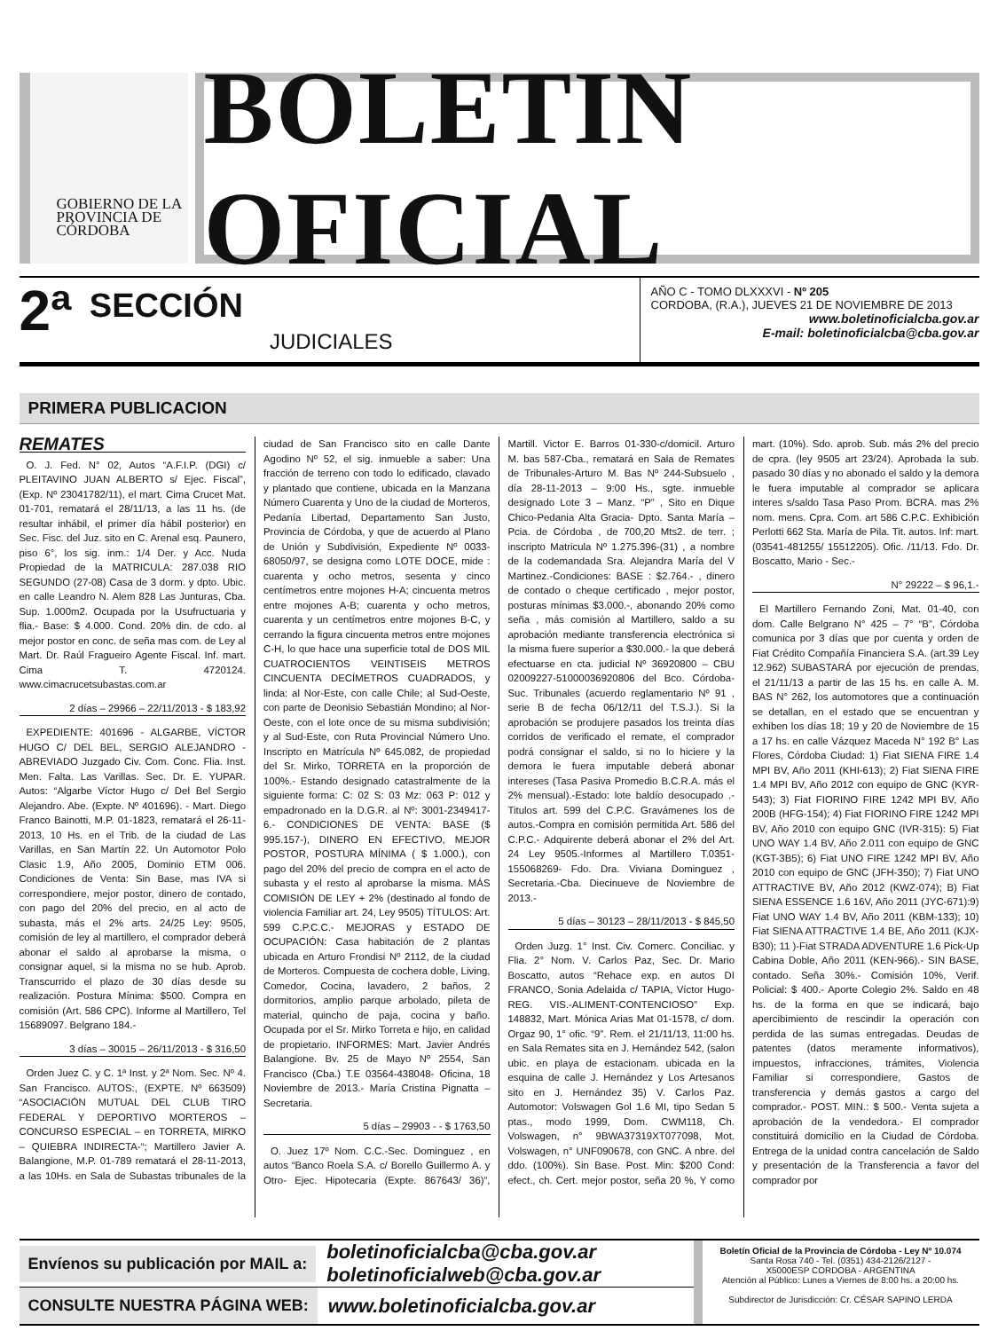GOBIERNO DE LA
PROVINCIA DE
CÓRDOBA
BOLETIN OFICIAL
2ª SECCIÓN JUDICIALES
AÑO C - TOMO DLXXXVI - Nº 205
CORDOBA, (R.A.), JUEVES 21 DE NOVIEMBRE DE 2013
www.boletinoficialcba.gov.ar
E-mail: boletinoficialcba@cba.gov.ar
PRIMERA PUBLICACION
REMATES
O. J. Fed. N° 02, Autos “A.F.I.P. (DGI) c/ PLEITAVINO JUAN ALBERTO s/ Ejec. Fiscal”, (Exp. Nº 23041782/11), el mart. Cima Crucet Mat. 01-701, rematará el 28/11/13, a las 11 hs. (de resultar inhábil, el primer día hábil posterior) en Sec. Fisc. del Juz. sito en C. Arenal esq. Paunero, piso 6°, los sig. inm.: 1/4 Der. y Acc. Nuda Propiedad de la MATRICULA: 287.038 RIO SEGUNDO (27-08) Casa de 3 dorm. y dpto. Ubic. en calle Leandro N. Alem 828 Las Junturas, Cba. Sup. 1.000m2. Ocupada por la Usufructuaria y flia.- Base: $ 4.000. Cond. 20% din. de cdo. al mejor postor en conc. de seña mas com. de Ley al Mart. Dr. Raúl Fragueiro Agente Fiscal. Inf. mart. Cima T. 4720124. www.cimacrucetsubastas.com.ar
2 días – 29966 – 22/11/2013 - $ 183,92
EXPEDIENTE: 401696 - ALGARBE, VÍCTOR HUGO C/ DEL BEL, SERGIO ALEJANDRO - ABREVIADO Juzgado Civ. Com. Conc. Flia. Inst. Men. Falta. Las Varillas. Sec. Dr. E. YUPAR. Autos: “Algarbe Víctor Hugo c/ Del Bel Sergio Alejandro. Abe. (Expte. Nº 401696). - Mart. Diego Franco Bainotti, M.P. 01-1823, rematará el 26-11-2013, 10 Hs. en el Trib. de la ciudad de Las Varillas, en San Martín 22. Un Automotor Polo Clasic 1.9, Año 2005, Dominio ETM 006. Condiciones de Venta: Sin Base, mas IVA si correspondiere, mejor postor, dinero de contado, con pago del 20% del precio, en al acto de subasta, más el 2% arts. 24/25 Ley: 9505, comisión de ley al martillero, el comprador deberá abonar el saldo al aprobarse la misma, o consignar aquel, si la misma no se hub. Aprob. Transcurrido el plazo de 30 días desde su realización. Postura Mínima: $500. Compra en comisión (Art. 586 CPC). Informe al Martillero, Tel 15689097. Belgrano 184.-
3 días – 30015 – 26/11/2013 - $ 316,50
Orden Juez C. y C. 1ª Inst. y 2ª Nom. Sec. Nº 4. San Francisco. AUTOS:, (EXPTE. Nº 663509) “ASOCIACIÓN MUTUAL DEL CLUB TIRO FEDERAL Y DEPORTIVO MORTEROS – CONCURSO ESPECIAL – en TORRETA, MIRKO – QUIEBRA INDIRECTA-“; Martillero Javier A. Balangione, M.P. 01-789 rematará el 28-11-2013, a las 10Hs. en Sala de Subastas tribunales de la ciudad de San Francisco sito en calle Dante Agodino Nº 52, el sig. inmueble a saber: Una fracción de terreno con todo lo edificado, clavado y plantado que contiene, ubicada en la Manzana Número Cuarenta y Uno de la ciudad de Morteros, Pedanía Libertad, Departamento San Justo, Provincia de Córdoba, y que de acuerdo al Plano de Unión y Subdivisión, Expediente Nº 0033-68050/97, se designa como LOTE DOCE, mide : cuarenta y ocho metros, sesenta y cinco centímetros entre mojones H-A; cincuenta metros entre mojones A-B; cuarenta y ocho metros, cuarenta y un centímetros entre mojones B-C, y cerrando la figura cincuenta metros entre mojones C-H, lo que hace una superficie total de DOS MIL CUATROCIENTOS VEINTISEIS METROS CINCUENTA DECÍMETROS CUADRADOS, y linda: al Nor-Este, con calle Chile; al Sud-Oeste, con parte de Deonisio Sebastián Mondino; al Nor-Oeste, con el lote once de su misma subdivisión; y al Sud-Este, con Ruta Provincial Número Uno. Inscripto en Matrícula Nº 645.082, de propiedad del Sr. Mirko, TORRETA en la proporción de 100%.- Estando designado catastralmente de la siguiente forma: C: 02 S: 03 Mz: 063 P: 012 y empadronado en la D.G.R. al Nº: 3001-2349417-6.- CONDICIONES DE VENTA: BASE ($ 995.157-), DINERO EN EFECTIVO, MEJOR POSTOR, POSTURA MÍNIMA ( $ 1.000.), con pago del 20% del precio de compra en el acto de subasta y el resto al aprobarse la misma. MÁS COMISIÓN DE LEY + 2% (destinado al fondo de violencia Familiar art. 24, Ley 9505) TÍTULOS: Art. 599 C.P.C.C.- MEJORAS y ESTADO DE OCUPACIÓN: Casa habitación de 2 plantas ubicada en Arturo Frondisi Nº 2112, de la ciudad de Morteros. Compuesta de cochera doble, Living, Comedor, Cocina, lavadero, 2 baños, 2 dormitorios, amplio parque arbolado, pileta de material, quincho de paja, cocina y baño. Ocupada por el Sr. Mirko Torreta e hijo, en calidad de propietario. INFORMES: Mart. Javier Andrés Balangione. Bv. 25 de Mayo Nº 2554, San Francisco (Cba.) T.E 03564-438048- Oficina, 18 Noviembre de 2013.- María Cristina Pignatta – Secretaria.
5 días – 29903 - - $ 1763,50
O. Juez 17º Nom. C.C.-Sec. Dominguez , en autos “Banco Roela S.A. c/ Borello Guillermo A. y Otro- Ejec. Hipotecaria (Expte. 867643/ 36)”, Martill. Victor E. Barros 01-330-c/domicil. Arturo M. bas 587-Cba., rematará en Sala de Remates de Tribunales-Arturo M. Bas Nº 244-Subsuelo , día 28-11-2013 – 9:00 Hs., sgte. inmueble designado Lote 3 – Manz. “P” , Sito en Dique Chico-Pedania Alta Gracia- Dpto. Santa María – Pcia. de Córdoba , de 700,20 Mts2. de terr. ; inscripto Matricula Nº 1.275.396-(31) , a nombre de la codemandada Sra. Alejandra María del V Martinez.-Condiciones: BASE : $2.764.- , dinero de contado o cheque certificado , mejor postor, posturas mínimas $3.000.-, abonando 20% como seña , más comisión al Martillero, saldo a su aprobación mediante transferencia electrónica si la misma fuere superior a $30.000.- la que deberá efectuarse en cta. judicial Nº 36920800 – CBU 02009227-51000036920806 del Bco. Córdoba-Suc. Tribunales (acuerdo reglamentario Nº 91 , serie B de fecha 06/12/11 del T.S.J.). Si la aprobación se produjere pasados los treinta días corridos de verificado el remate, el comprador podrá consignar el saldo, si no lo hiciere y la demora le fuera imputable deberá abonar intereses (Tasa Pasiva Promedio B.C.R.A. más el 2% mensual).-Estado: lote baldío desocupado .-Titulos art. 599 del C.P.C. Gravámenes los de autos.-Compra en comisión permitida Art. 586 del C.P.C.- Adquirente deberá abonar el 2% del Art. 24 Ley 9505.-Informes al Martillero T.0351-155068269- Fdo. Dra. Viviana Dominguez , Secretaria.-Cba. Diecinueve de Noviembre de 2013.-
5 días – 30123 – 28/11/2013 - $ 845,50
Orden Juzg. 1° Inst. Civ. Comerc. Conciliac. y Flia. 2° Nom. V. Carlos Paz, Sec. Dr. Mario Boscatto, autos “Rehace exp. en autos DI FRANCO, Sonia Adelaida c/ TAPIA, Víctor Hugo-REG. VIS.-ALIMENT-CONTENCIOSO” Exp. 148832, Mart. Mónica Arias Mat 01-1578, c/ dom. Orgaz 90, 1° ofic. “9”. Rem. el 21/11/13, 11:00 hs. en Sala Remates sita en J. Hernández 542, (salon ubic. en playa de estacionam. ubicada en la esquina de calle J. Hernández y Los Artesanos sito en J. Hernández 35) V. Carlos Paz. Automotor: Volswagen Gol 1.6 MI, tipo Sedan 5 ptas., modo 1999, Dom. CWM118, Ch. Volswagen, n° 9BWA37319XT077098, Mot. Volswagen, n° UNF090678, con GNC. A nbre. del ddo. (100%). Sin Base. Post. Min: $200 Cond: efect., ch. Cert. mejor postor, seña 20 %, Y como mart. (10%). Sdo. aprob. Sub. más 2% del precio de cpra. (ley 9505 art 23/24). Aprobada la sub. pasado 30 días y no abonado el saldo y la demora le fuera imputable al comprador se aplicara interes s/saldo Tasa Paso Prom. BCRA. mas 2% nom. mens. Cpra. Com. art 586 C.P.C. Exhibición Perlotti 662 Sta. María de Pila. Tit. autos. Inf: mart. (03541-481255/ 15512205). Ofic. /11/13. Fdo. Dr. Boscatto, Mario - Sec.-
N° 29222 – $ 96,1.-
El Martillero Fernando Zoni, Mat. 01-40, con dom. Calle Belgrano N° 425 – 7° “B”, Córdoba comunica por 3 días que por cuenta y orden de Fiat Crédito Compañía Financiera S.A. (art.39 Ley 12.962) SUBASTARÁ por ejecución de prendas, el 21/11/13 a partir de las 15 hs. en calle A. M. BAS N° 262, los automotores que a continuación se detallan, en el estado que se encuentran y exhiben los días 18; 19 y 20 de Noviembre de 15 a 17 hs. en calle Vázquez Maceda N° 192 B° Las Flores, Córdoba Ciudad: 1) Fiat SIENA FIRE 1.4 MPI BV, Año 2011 (KHI-613); 2) Fiat SIENA FIRE 1.4 MPI BV, Año 2012 con equipo de GNC (KYR-543); 3) Fiat FIORINO FIRE 1242 MPI BV, Año 200B (HFG-154); 4) Fiat FIORINO FIRE 1242 MPI BV, Año 2010 con equipo GNC (IVR-315): 5) Fiat UNO WAY 1.4 BV, Año 2.011 con equipo de GNC (KGT-3B5); 6) Fiat UNO FIRE 1242 MPI BV, Año 2010 con equipo de GNC (JFH-350); 7) Fiat UNO ATTRACTIVE BV, Año 2012 (KWZ-074); B) Fiat SIENA ESSENCE 1.6 16V, Año 2011 (JYC-671):9) Fiat UNO WAY 1.4 BV, Año 2011 (KBM-133); 10) Fiat SIENA ATTRACTIVE 1.4 BE, Año 2011 (KJX-B30); 11 )-Fiat STRADA ADVENTURE 1.6 Pick-Up Cabina Doble, Año 2011 (KEN-966).- SIN BASE, contado. Seña 30%.- Comisión 10%, Verif. Policial: $ 400.- Aporte Colegio 2%. Saldo en 48 hs. de la forma en que se indicará, bajo apercibimiento de rescindir la operación con perdida de las sumas entregadas. Deudas de patentes (datos meramente informativos), impuestos, infracciones, trámites, Violencia Familiar si correspondiere, Gastos de transferencia y demás gastos a cargo del comprador.- POST. MIN.: $ 500.- Venta sujeta a aprobación de la vendedora.- El comprador constituirá domicilio en la Ciudad de Córdoba. Entrega de la unidad contra cancelación de Saldo y presentación de la Transferencia a favor del comprador por
Envíenos su publicación por MAIL a: boletinoficialcba@cba.gov.ar
boletinoficialweb@cba.gov.ar
CONSULTE NUESTRA PÁGINA WEB: www.boletinoficialcba.gov.ar
Boletín Oficial de la Provincia de Córdoba - Ley Nº 10.074
Santa Rosa 740 - Tel. (0351) 434-2126/2127 -
X5000ESP CORDOBA - ARGENTINA
Atención al Público: Lunes a Viernes de 8:00 hs. a 20:00 hs.
Subdirector de Jurisdicción: Cr. CÉSAR SAPINO LERDA